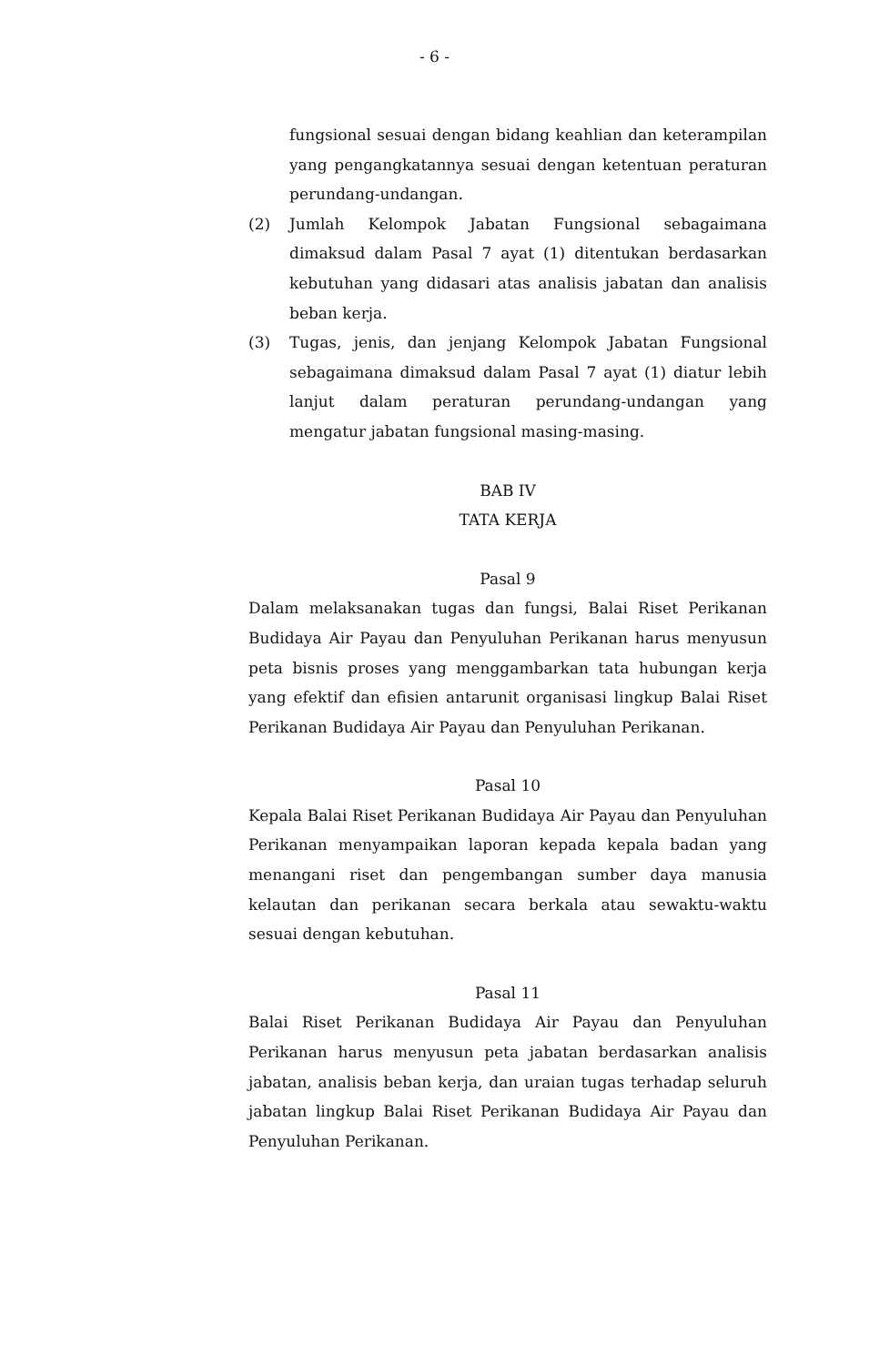- 6 -
fungsional sesuai dengan bidang keahlian dan keterampilan yang pengangkatannya sesuai dengan ketentuan peraturan perundang-undangan.
(2) Jumlah Kelompok Jabatan Fungsional sebagaimana dimaksud dalam Pasal 7 ayat (1) ditentukan berdasarkan kebutuhan yang didasari atas analisis jabatan dan analisis beban kerja.
(3) Tugas, jenis, dan jenjang Kelompok Jabatan Fungsional sebagaimana dimaksud dalam Pasal 7 ayat (1) diatur lebih lanjut dalam peraturan perundang-undangan yang mengatur jabatan fungsional masing-masing.
BAB IV
TATA KERJA
Pasal 9
Dalam melaksanakan tugas dan fungsi, Balai Riset Perikanan Budidaya Air Payau dan Penyuluhan Perikanan harus menyusun peta bisnis proses yang menggambarkan tata hubungan kerja yang efektif dan efisien antarunit organisasi lingkup Balai Riset Perikanan Budidaya Air Payau dan Penyuluhan Perikanan.
Pasal 10
Kepala Balai Riset Perikanan Budidaya Air Payau dan Penyuluhan Perikanan menyampaikan laporan kepada kepala badan yang menangani riset dan pengembangan sumber daya manusia kelautan dan perikanan secara berkala atau sewaktu-waktu sesuai dengan kebutuhan.
Pasal 11
Balai Riset Perikanan Budidaya Air Payau dan Penyuluhan Perikanan harus menyusun peta jabatan berdasarkan analisis jabatan, analisis beban kerja, dan uraian tugas terhadap seluruh jabatan lingkup Balai Riset Perikanan Budidaya Air Payau dan Penyuluhan Perikanan.